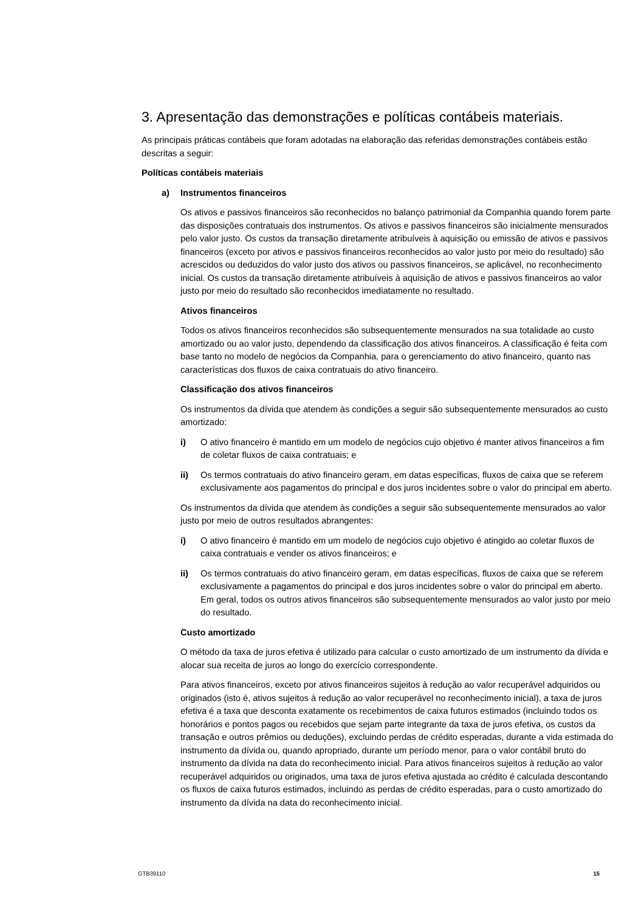3. Apresentação das demonstrações e políticas contábeis materiais.
As principais práticas contábeis que foram adotadas na elaboração das referidas demonstrações contábeis estão descritas a seguir:
Políticas contábeis materiais
a) Instrumentos financeiros
Os ativos e passivos financeiros são reconhecidos no balanço patrimonial da Companhia quando forem parte das disposições contratuais dos instrumentos. Os ativos e passivos financeiros são inicialmente mensurados pelo valor justo. Os custos da transação diretamente atribuíveis à aquisição ou emissão de ativos e passivos financeiros (exceto por ativos e passivos financeiros reconhecidos ao valor justo por meio do resultado) são acrescidos ou deduzidos do valor justo dos ativos ou passivos financeiros, se aplicável, no reconhecimento inicial. Os custos da transação diretamente atribuíveis à aquisição de ativos e passivos financeiros ao valor justo por meio do resultado são reconhecidos imediatamente no resultado.
Ativos financeiros
Todos os ativos financeiros reconhecidos são subsequentemente mensurados na sua totalidade ao custo amortizado ou ao valor justo, dependendo da classificação dos ativos financeiros. A classificação é feita com base tanto no modelo de negócios da Companhia, para o gerenciamento do ativo financeiro, quanto nas características dos fluxos de caixa contratuais do ativo financeiro.
Classificação dos ativos financeiros
Os instrumentos da dívida que atendem às condições a seguir são subsequentemente mensurados ao custo amortizado:
i) O ativo financeiro é mantido em um modelo de negócios cujo objetivo é manter ativos financeiros a fim de coletar fluxos de caixa contratuais; e
ii) Os termos contratuais do ativo financeiro geram, em datas específicas, fluxos de caixa que se referem exclusivamente aos pagamentos do principal e dos juros incidentes sobre o valor do principal em aberto.
Os instrumentos da dívida que atendem às condições a seguir são subsequentemente mensurados ao valor justo por meio de outros resultados abrangentes:
i) O ativo financeiro é mantido em um modelo de negócios cujo objetivo é atingido ao coletar fluxos de caixa contratuais e vender os ativos financeiros; e
ii) Os termos contratuais do ativo financeiro geram, em datas específicas, fluxos de caixa que se referem exclusivamente a pagamentos do principal e dos juros incidentes sobre o valor do principal em aberto. Em geral, todos os outros ativos financeiros são subsequentemente mensurados ao valor justo por meio do resultado.
Custo amortizado
O método da taxa de juros efetiva é utilizado para calcular o custo amortizado de um instrumento da dívida e alocar sua receita de juros ao longo do exercício correspondente.
Para ativos financeiros, exceto por ativos financeiros sujeitos à redução ao valor recuperável adquiridos ou originados (isto é, ativos sujeitos à redução ao valor recuperável no reconhecimento inicial), a taxa de juros efetiva é a taxa que desconta exatamente os recebimentos de caixa futuros estimados (incluindo todos os honorários e pontos pagos ou recebidos que sejam parte integrante da taxa de juros efetiva, os custos da transação e outros prêmios ou deduções), excluindo perdas de crédito esperadas, durante a vida estimada do instrumento da dívida ou, quando apropriado, durante um período menor, para o valor contábil bruto do instrumento da dívida na data do reconhecimento inicial. Para ativos financeiros sujeitos à redução ao valor recuperável adquiridos ou originados, uma taxa de juros efetiva ajustada ao crédito é calculada descontando os fluxos de caixa futuros estimados, incluindo as perdas de crédito esperadas, para o custo amortizado do instrumento da dívida na data do reconhecimento inicial.
GTB39110 15